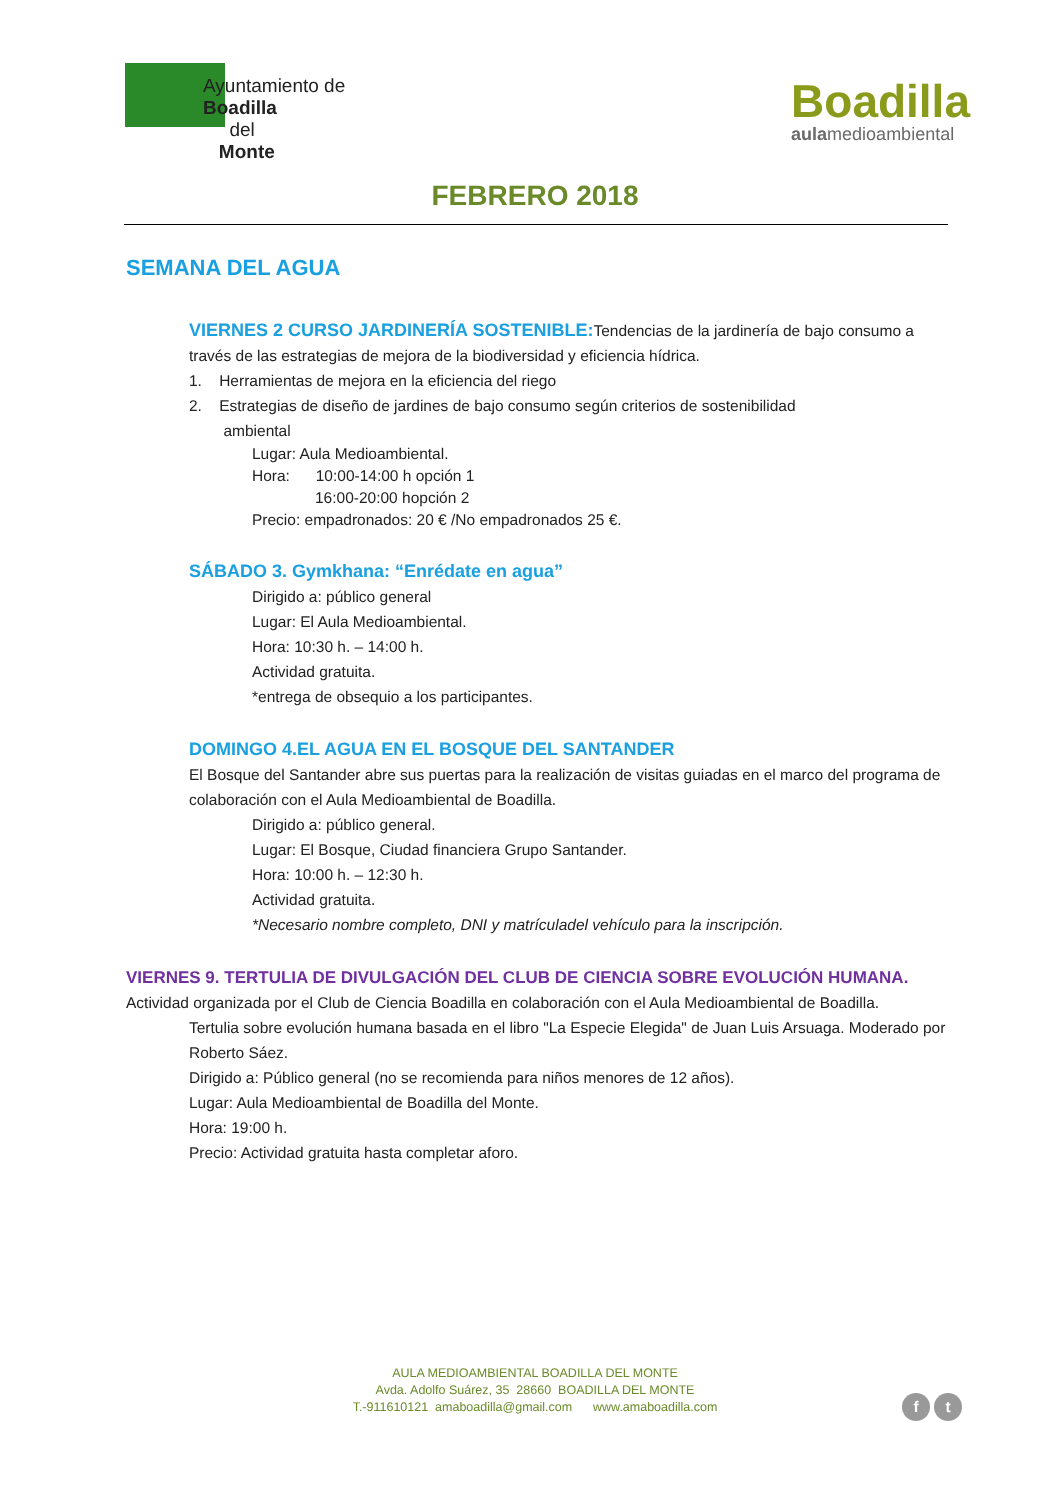Ayuntamiento de
Boadilla
del
Monte
Boadilla
aulamedioambiental
FEBRERO 2018
SEMANA DEL AGUA
VIERNES 2 CURSO JARDINERÍA SOSTENIBLE: Tendencias de la jardinería de bajo consumo a través de las estrategias de mejora de la biodiversidad y eficiencia hídrica.
1. Herramientas de mejora en la eficiencia del riego
2. Estrategias de diseño de jardines de bajo consumo según criterios de sostenibilidad
ambiental
Lugar: Aula Medioambiental.
Hora: 10:00-14:00 h opción 1
16:00-20:00 hopción 2
Precio: empadronados: 20 € /No empadronados 25 €.
SÁBADO 3. Gymkhana: “Enrédate en agua”
Dirigido a: público general
Lugar: El Aula Medioambiental.
Hora: 10:30 h. – 14:00 h.
Actividad gratuita.
*entrega de obsequio a los participantes.
DOMINGO 4.EL AGUA EN EL BOSQUE DEL SANTANDER
El Bosque del Santander abre sus puertas para la realización de visitas guiadas en el marco del programa de colaboración con el Aula Medioambiental de Boadilla.
Dirigido a: público general.
Lugar: El Bosque, Ciudad financiera Grupo Santander.
Hora: 10:00 h. – 12:30 h.
Actividad gratuita.
*Necesario nombre completo, DNI y matrículadel vehículo para la inscripción.
VIERNES 9. TERTULIA DE DIVULGACIÓN DEL CLUB DE CIENCIA SOBRE EVOLUCIÓN HUMANA.
Actividad organizada por el Club de Ciencia Boadilla en colaboración con el Aula Medioambiental de Boadilla.
Tertulia sobre evolución humana basada en el libro "La Especie Elegida" de Juan Luis Arsuaga. Moderado por Roberto Sáez.
Dirigido a: Público general (no se recomienda para niños menores de 12 años).
Lugar: Aula Medioambiental de Boadilla del Monte.
Hora: 19:00 h.
Precio: Actividad gratuita hasta completar aforo.
AULA MEDIOAMBIENTAL BOADILLA DEL MONTE
Avda. Adolfo Suárez, 35 28660 BOADILLA DEL MONTE
T.-911610121 amaboadilla@gmail.com www.amaboadilla.com
f t